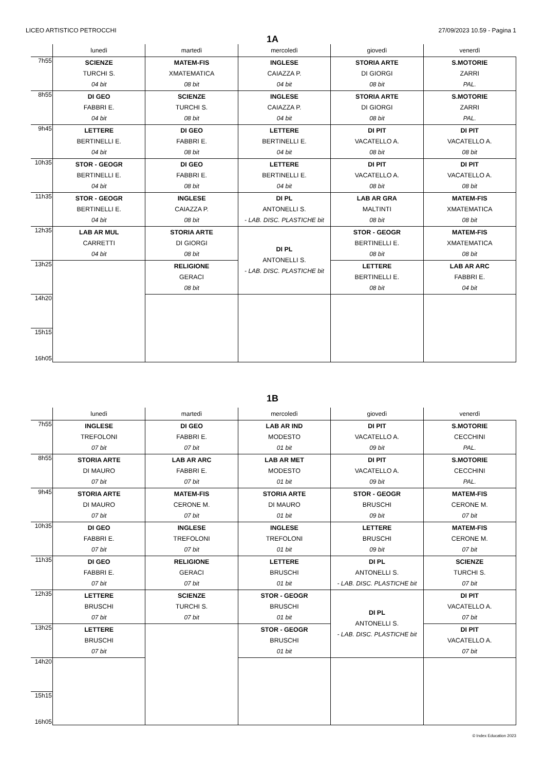LICEO ARTISTICO PETROCCHI 27/09/2023 10.59 - Pagina 1
1A
| | lunedì | martedì | mercoledì | giovedì | venerdì |
| --- | --- | --- | --- | --- | --- |
| 7h55 | SCIENZE TURCHI S. 04 bit | MATEM-FIS XMATEMATICA 08 bit | INGLESE CAIAZZA P. 04 bit | STORIA ARTE DI GIORGI 08 bit | S.MOTORIE ZARRI PAL. |
| 8h55 | DI GEO FABBRI E. 04 bit | SCIENZE TURCHI S. 08 bit | INGLESE CAIAZZA P. 04 bit | STORIA ARTE DI GIORGI 08 bit | S.MOTORIE ZARRI PAL. |
| 9h45 | LETTERE BERTINELLI E. 04 bit | DI GEO FABBRI E. 08 bit | LETTERE BERTINELLI E. 04 bit | DI PIT VACATELLO A. 08 bit | DI PIT VACATELLO A. 08 bit |
| 10h35 | STOR - GEOGR BERTINELLI E. 04 bit | DI GEO FABBRI E. 08 bit | LETTERE BERTINELLI E. 04 bit | DI PIT VACATELLO A. 08 bit | DI PIT VACATELLO A. 08 bit |
| 11h35 | STOR - GEOGR BERTINELLI E. 04 bit | INGLESE CAIAZZA P. 08 bit | DI PL ANTONELLI S. - LAB. DISC. PLASTICHE bit | LAB AR GRA MALTINTI 08 bit | MATEM-FIS XMATEMATICA 08 bit |
| 12h35 | LAB AR MUL CARRETTI 04 bit | STORIA ARTE DI GIORGI 08 bit | DI PL ANTONELLI S. - LAB. DISC. PLASTICHE bit | STOR - GEOGR BERTINELLI E. 08 bit | MATEM-FIS XMATEMATICA 08 bit |
| 13h25 | | RELIGIONE GERACI 08 bit | | LETTERE BERTINELLI E. 08 bit | LAB AR ARC FABBRI E. 04 bit |
| 14h20 | | | | | |
| 15h15 16h05 | | | | | |
1B
| | lunedì | martedì | mercoledì | giovedì | venerdì |
| --- | --- | --- | --- | --- | --- |
| 7h55 | INGLESE TREFOLONI 07 bit | DI GEO FABBRI E. 07 bit | LAB AR IND MODESTO 01 bit | DI PIT VACATELLO A. 09 bit | S.MOTORIE CECCHINI PAL. |
| 8h55 | STORIA ARTE DI MAURO 07 bit | LAB AR ARC FABBRI E. 07 bit | LAB AR MET MODESTO 01 bit | DI PIT VACATELLO A. 09 bit | S.MOTORIE CECCHINI PAL. |
| 9h45 | STORIA ARTE DI MAURO 07 bit | MATEM-FIS CERONE M. 07 bit | STORIA ARTE DI MAURO 01 bit | STOR - GEOGR BRUSCHI 09 bit | MATEM-FIS CERONE M. 07 bit |
| 10h35 | DI GEO FABBRI E. 07 bit | INGLESE TREFOLONI 07 bit | INGLESE TREFOLONI 01 bit | LETTERE BRUSCHI 09 bit | MATEM-FIS CERONE M. 07 bit |
| 11h35 | DI GEO FABBRI E. 07 bit | RELIGIONE GERACI 07 bit | LETTERE BRUSCHI 01 bit | DI PL ANTONELLI S. - LAB. DISC. PLASTICHE bit | SCIENZE TURCHI S. 07 bit |
| 12h35 | LETTERE BRUSCHI 07 bit | SCIENZE TURCHI S. 07 bit | STOR - GEOGR BRUSCHI 01 bit | DI PL ANTONELLI S. - LAB. DISC. PLASTICHE bit | DI PIT VACATELLO A. 07 bit |
| 13h25 | LETTERE BRUSCHI 07 bit | | STOR - GEOGR BRUSCHI 01 bit | | DI PIT VACATELLO A. 07 bit |
| 14h20 | | | | | |
| 15h15 16h05 | | | | | |
© Index Education 2023